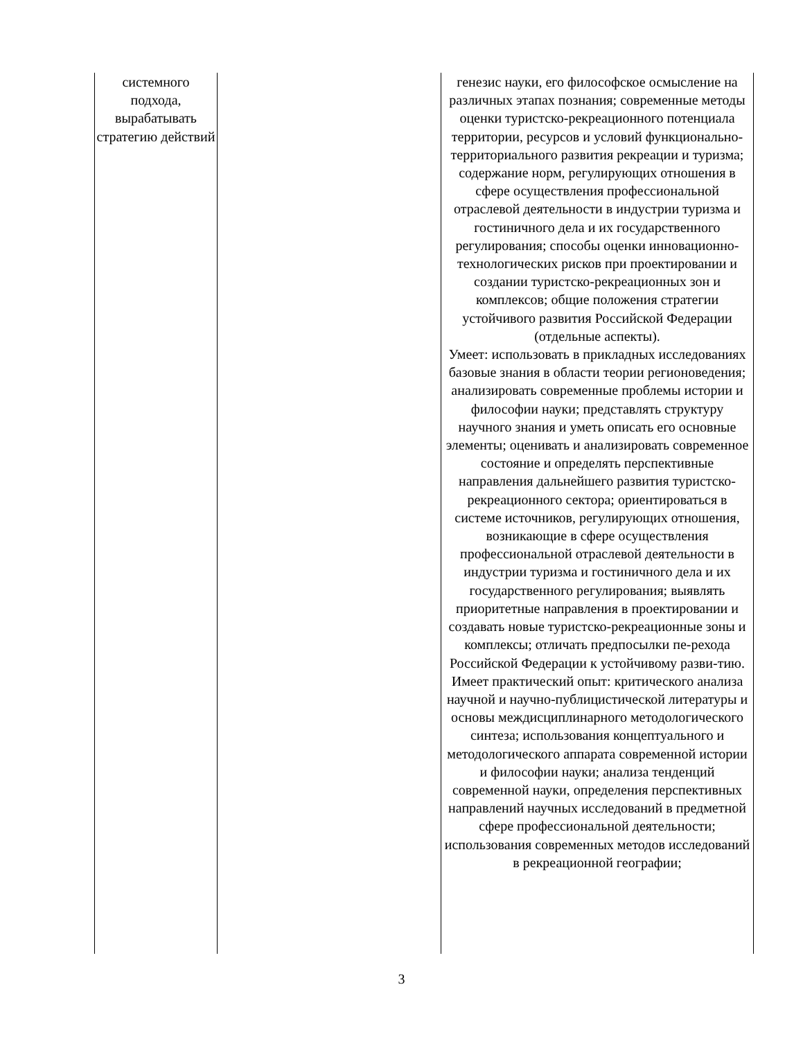| системного подхода, вырабатывать стратегию действий | | генезис науки, его философское осмысление на различных этапах познания; современные методы оценки туристско-рекреационного потенциала территории, ресурсов и условий функционально-территориального развития рекреации и туризма; содержание норм, регулирующих отношения в сфере осуществления профессиональной отраслевой деятельности в индустрии туризма и гостиничного дела и их государственного регулирования; способы оценки инновационно-технологических рисков при проектировании и создании туристско-рекреационных зон и комплексов; общие положения стратегии устойчивого развития Российской Федерации (отдельные аспекты). Умеет: использовать в прикладных исследованиях базовые знания в области теории регионоведения; анализировать современные проблемы истории и философии науки; представлять структуру научного знания и уметь описать его основные элементы; оценивать и анализировать современное состояние и определять перспективные направления дальнейшего развития туристско-рекреационного сектора; ориентироваться в системе источников, регулирующих отношения, возникающие в сфере осуществления профессиональной отраслевой деятельности в индустрии туризма и гостиничного дела и их государственного регулирования; выявлять приоритетные направления в проектировании и создавать новые туристско-рекреационные зоны и комплексы; отличать предпосылки пе-рехода Российской Федерации к устойчивому разви-тию. Имеет практический опыт: критического анализа научной и научно-публицистической литературы и основы междисциплинарного методологического синтеза; использования концептуального и методологического аппарата современной истории и философии науки; анализа тенденций современной науки, определения перспективных направлений научных исследований в предметной сфере профессиональной деятельности; использования современных методов исследований в рекреационной географии; |
3